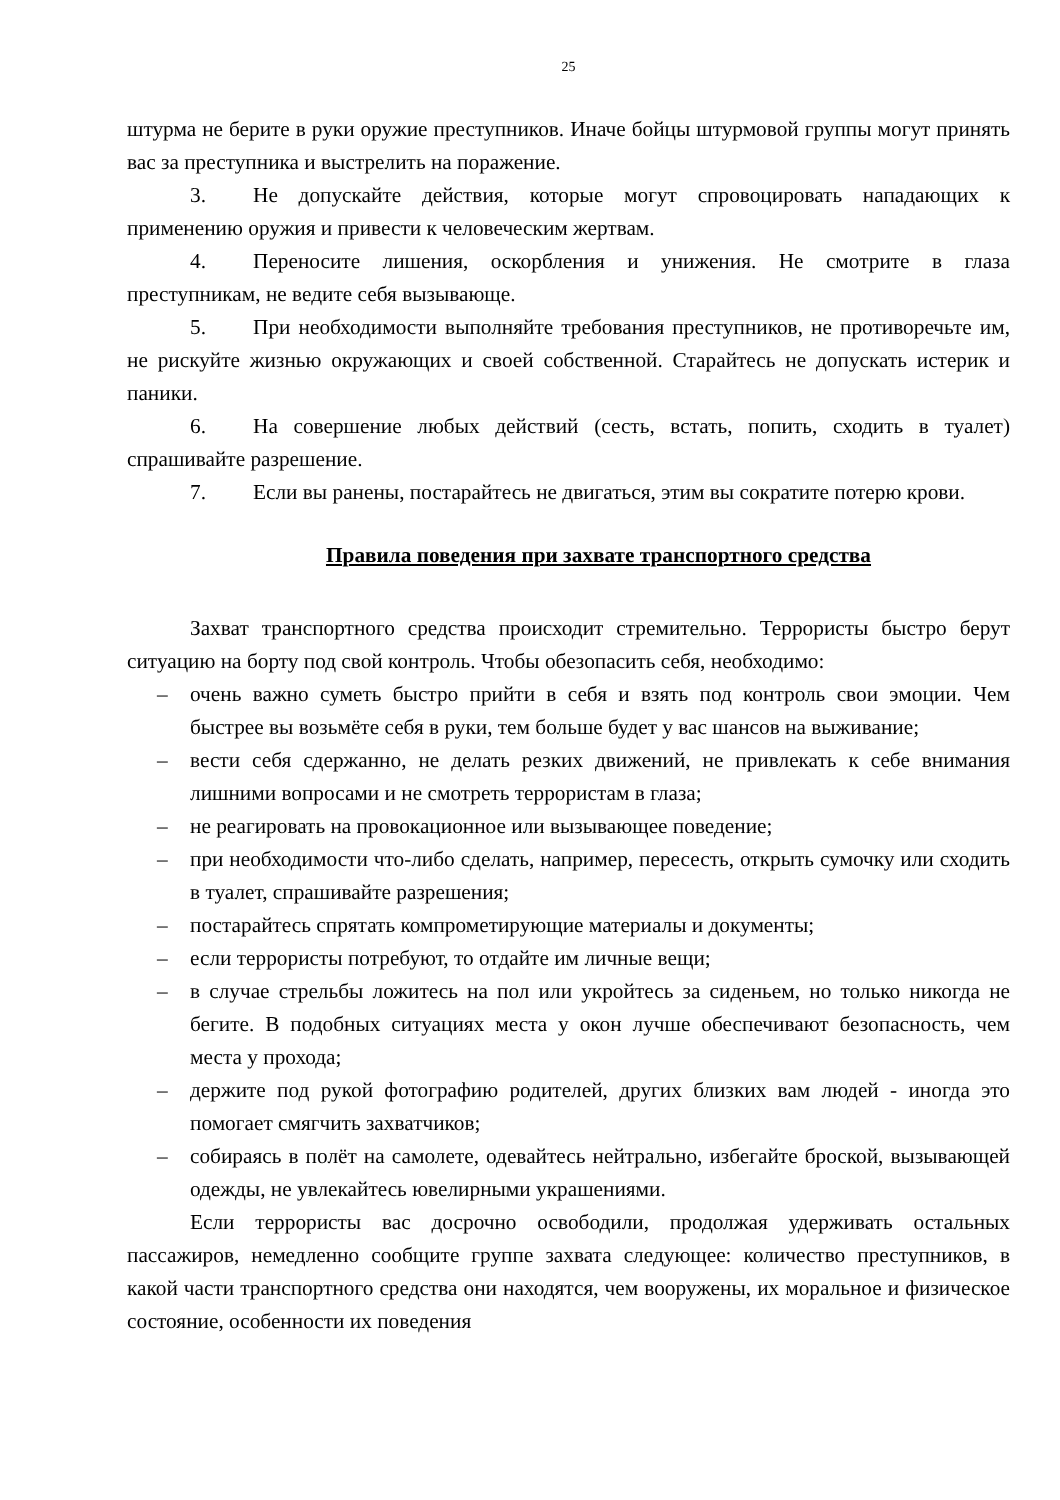25
штурма не берите в руки оружие преступников. Иначе бойцы штурмовой группы могут принять вас за преступника и выстрелить на поражение.
3. Не допускайте действия, которые могут спровоцировать нападающих к применению оружия и привести к человеческим жертвам.
4. Переносите лишения, оскорбления и унижения. Не смотрите в глаза преступникам, не ведите себя вызывающе.
5. При необходимости выполняйте требования преступников, не противоречьте им, не рискуйте жизнью окружающих и своей собственной. Старайтесь не допускать истерик и паники.
6. На совершение любых действий (сесть, встать, попить, сходить в туалет) спрашивайте разрешение.
7. Если вы ранены, постарайтесь не двигаться, этим вы сократите потерю крови.
Правила поведения при захвате транспортного средства
Захват транспортного средства происходит стремительно. Террористы быстро берут ситуацию на борту под свой контроль. Чтобы обезопасить себя, необходимо:
– очень важно суметь быстро прийти в себя и взять под контроль свои эмоции. Чем быстрее вы возьмёте себя в руки, тем больше будет у вас шансов на выживание;
– вести себя сдержанно, не делать резких движений, не привлекать к себе внимания лишними вопросами и не смотреть террористам в глаза;
– не реагировать на провокационное или вызывающее поведение;
– при необходимости что-либо сделать, например, пересесть, открыть сумочку или сходить в туалет, спрашивайте разрешения;
– постарайтесь спрятать компрометирующие материалы и документы;
– если террористы потребуют, то отдайте им личные вещи;
– в случае стрельбы ложитесь на пол или укройтесь за сиденьем, но только никогда не бегите. В подобных ситуациях места у окон лучше обеспечивают безопасность, чем места у прохода;
– держите под рукой фотографию родителей, других близких вам людей - иногда это помогает смягчить захватчиков;
– собираясь в полёт на самолете, одевайтесь нейтрально, избегайте броской, вызывающей одежды, не увлекайтесь ювелирными украшениями.
Если террористы вас досрочно освободили, продолжая удерживать остальных пассажиров, немедленно сообщите группе захвата следующее: количество преступников, в какой части транспортного средства они находятся, чем вооружены, их моральное и физическое состояние, особенности их поведения